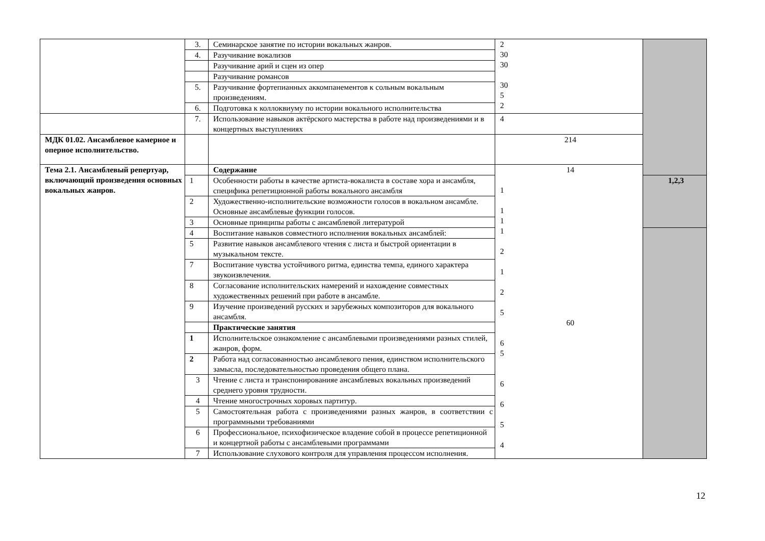| | 3. | Семинарское занятие по истории вокальных жанров. | 2 30 30 30 5 2 | |
| | 4. | Разучивание вокализов | | |
| | | Разучивание арий и сцен из опер | | |
| | | Разучивание романсов | | |
| | 5. | Разучивание фортепианных аккомпанементов к сольным вокальным произведениям. | | |
| | 6. | Подготовка к коллоквиуму по истории вокального исполнительства | | |
| | 7. | Использование навыков актёрского мастерства в работе над произведениями и в концертных выступлениях | 4 | |
| МДК 01.02. Ансамблевое камерное и оперное исполнительство. | | | 214 | |
| Тема 2.1. Ансамблевый репертуар, включающий произведения основных вокальных жанров. | | Содержание | 14 1 1 1 1 2 1 2 5 60 6 5 6 6 5 4 | |
| | 1 | Особенности работы в качестве артиста-вокалиста в составе хора и ансамбля, специфика репетиционной работы вокального ансамбля | | 1,2,3 |
| | 2 | Художественно-исполнительские возможности голосов в вокальном ансамбле. Основные ансамблевые функции голосов. | | |
| | 3 | Основные принципы работы с ансамблевой литературой | | |
| | 4 | Воспитание навыков совместного исполнения вокальных ансамблей: | | |
| | 5 | Развитие навыков ансамблевого чтения с листа и быстрой ориентации в музыкальном тексте. | | |
| | 7 | Воспитание чувства устойчивого ритма, единства темпа, единого характера звукоизвлечения. | | |
| | 8 | Согласование исполнительских намерений и нахождение совместных художественных решений при работе в ансамбле. | | |
| | 9 | Изучение произведений русских и зарубежных композиторов для вокального ансамбля. | | |
| | | Практические занятия | | |
| | 1 | Исполнительское ознакомление с ансамблевыми произведениями разных стилей, жанров, форм. | | |
| | 2 | Работа над согласованностью ансамблевого пения, единством исполнительского замысла, последовательностью проведения общего плана. | | |
| | 3 | Чтение с листа и транспонированияе ансамблевых вокальных произведений среднего уровня трудности. | | |
| | 4 | Чтение многострочных хоровых партитур. | | |
| | 5 | Самостоятельная работа с произведениями разных жанров, в соответствии с программными требованиями | | |
| | 6 | Профессиональное, психофизическое владение собой в процессе репетиционной и концертной работы с ансамблевыми программами | | |
| | 7 | Использование слухового контроля для управления процессом исполнения. | | |
12